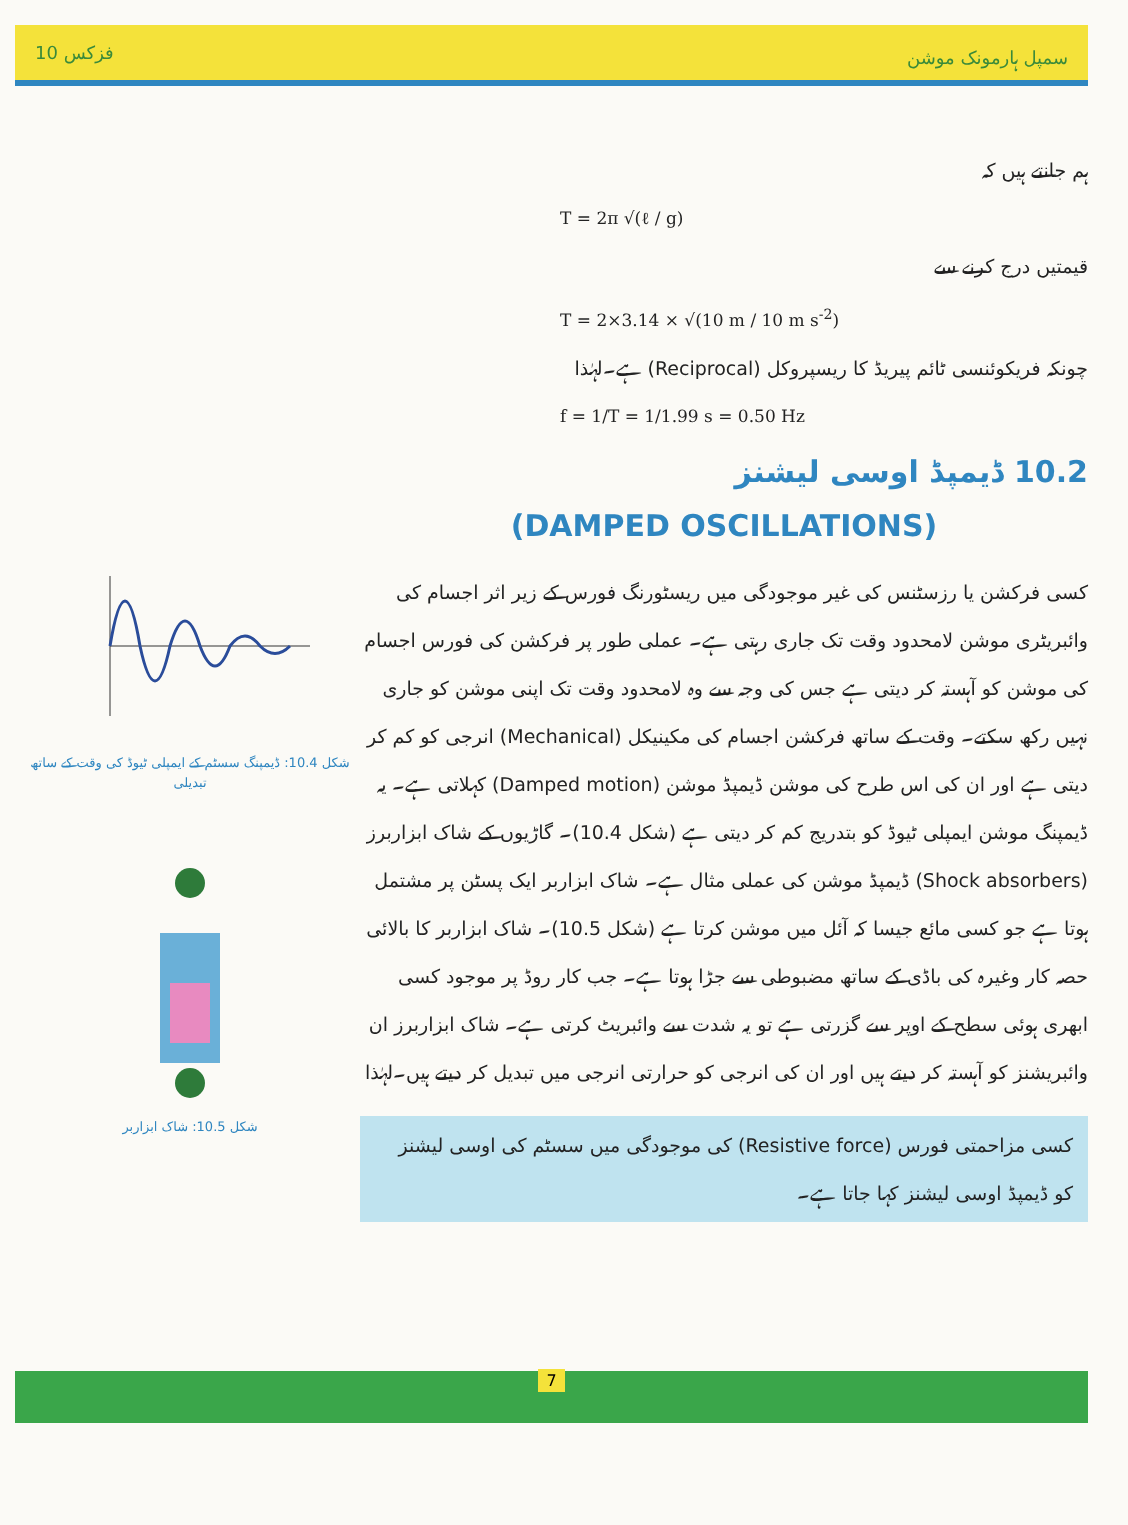10 فزکس سمپل ہارمونک موشن
شکل 10.4: ڈیمپنگ سسٹم کے ایمپلی ٹیوڈ کی وقت کے ساتھ تبدیلی
شکل 10.5: شاک ابزاربر
ہم جانتے ہیں کہ
T = 2π √(ℓ / g)
قیمتیں درج کرنے سے
T = 2×3.14 × √(10 m / 10 m s<sup>-2</sup>)
چونکہ فریکوئنسی ٹائم پیریڈ کا ریسپروکل (Reciprocal) ہے۔لہٰذا
f = 1/T = 1/1.99 s = 0.50 Hz
10.2 ڈیمپڈ اوسی لیشنز
(DAMPED OSCILLATIONS)
کسی فرکشن یا رزسٹنس کی غیر موجودگی میں ریسٹورنگ فورس کے زیر اثر اجسام کی وائبریٹری موشن لامحدود وقت تک جاری رہتی ہے۔ عملی طور پر فرکشن کی فورس اجسام کی موشن کو آہستہ کر دیتی ہے جس کی وجہ سے وہ لامحدود وقت تک اپنی موشن کو جاری نہیں رکھ سکتے۔ وقت کے ساتھ فرکشن اجسام کی مکینیکل (Mechanical) انرجی کو کم کر دیتی ہے اور ان کی اس طرح کی موشن ڈیمپڈ موشن (Damped motion) کہلاتی ہے۔ یہ ڈیمپنگ موشن ایمپلی ٹیوڈ کو بتدریج کم کر دیتی ہے (شکل 10.4)۔ گاڑیوں کے شاک ابزاربرز (Shock absorbers) ڈیمپڈ موشن کی عملی مثال ہے۔ شاک ابزاربر ایک پسٹن پر مشتمل ہوتا ہے جو کسی مائع جیسا کہ آئل میں موشن کرتا ہے (شکل 10.5)۔ شاک ابزاربر کا بالائی حصہ کار وغیرہ کی باڈی کے ساتھ مضبوطی سے جڑا ہوتا ہے۔ جب کار روڈ پر موجود کسی ابھری ہوئی سطح کے اوپر سے گزرتی ہے تو یہ شدت سے وائبریٹ کرتی ہے۔ شاک ابزاربرز ان وائبریشنز کو آہستہ کر دیتے ہیں اور ان کی انرجی کو حرارتی انرجی میں تبدیل کر دیتے ہیں۔لہٰذا
کسی مزاحمتی فورس (Resistive force) کی موجودگی میں سسٹم کی اوسی لیشنز کو ڈیمپڈ اوسی لیشنز کہا جاتا ہے۔
7